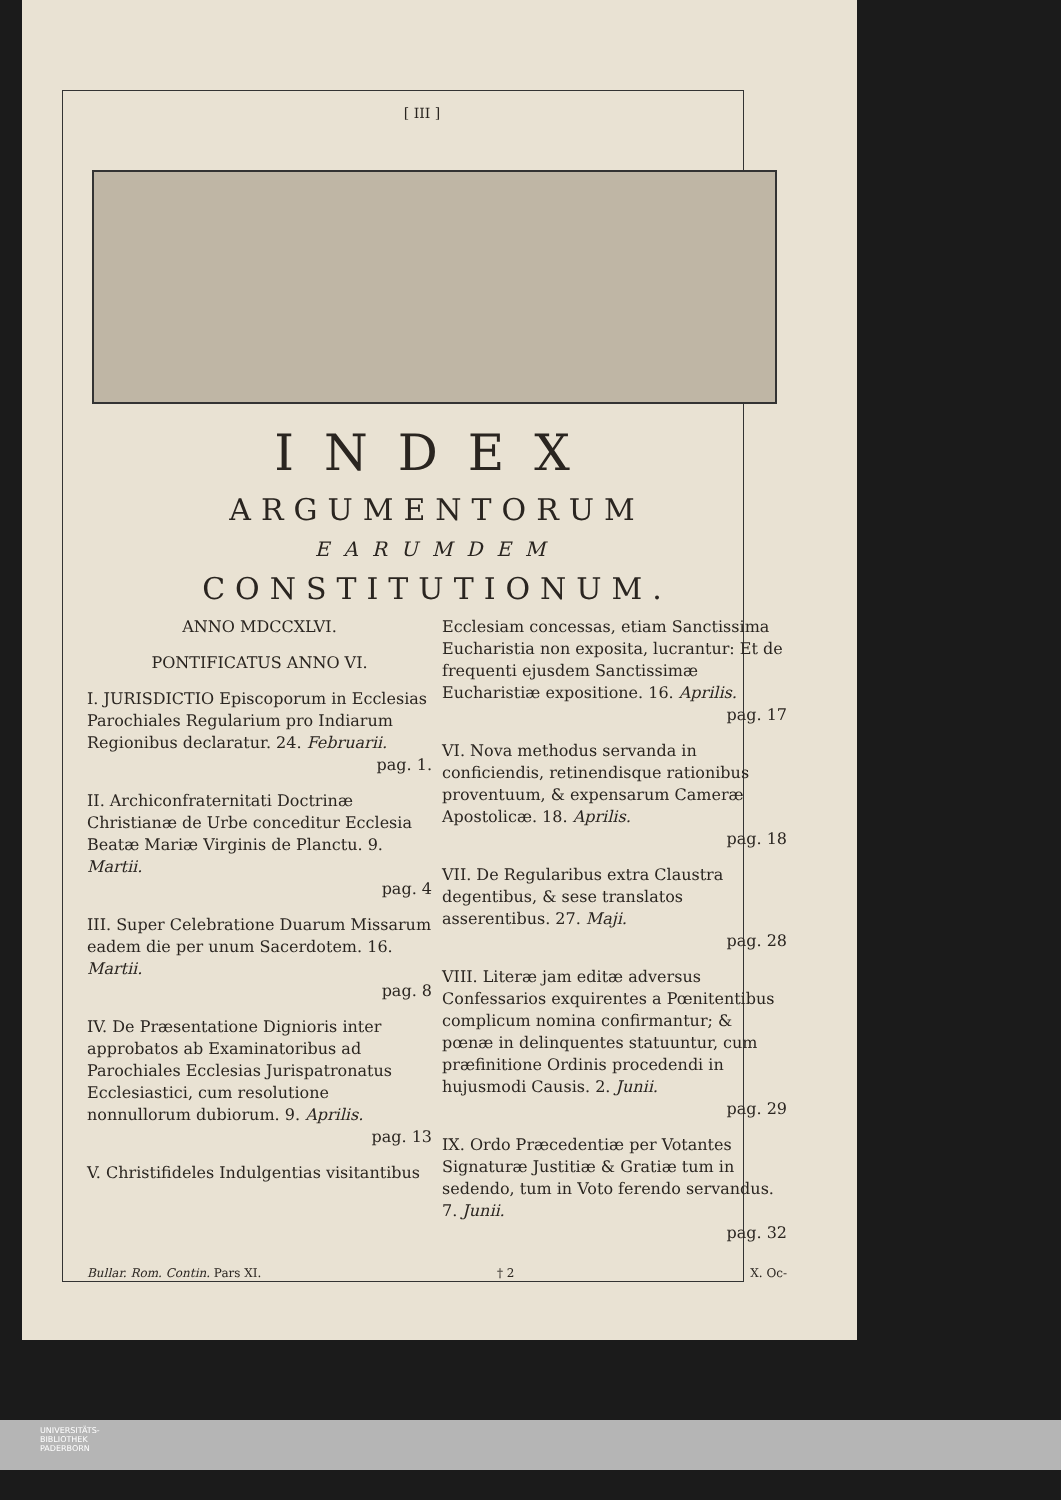[ III ]
INDEX
ARGUMENTORUM
EARUMDEM
CONSTITUTIONUM.
ANNO MDCCXLVI.
PONTIFICATUS ANNO VI.
I. JURISDICTIO Episcoporum in Ecclesias Parochiales Regularium pro Indiarum Regionibus declaratur. 24. Februarii.
pag. 1.
II. Archiconfraternitati Doctrinæ Christianæ de Urbe conceditur Ecclesia Beatæ Mariæ Virginis de Planctu. 9. Martii.
pag. 4
III. Super Celebratione Duarum Missarum eadem die per unum Sacerdotem. 16. Martii.
pag. 8
IV. De Præsentatione Dignioris inter approbatos ab Examinatoribus ad Parochiales Ecclesias Jurispatronatus Ecclesiastici, cum resolutione nonnullorum dubiorum. 9. Aprilis.
pag. 13
V. Christifideles Indulgentias visitantibus
Ecclesiam concessas, etiam Sanctissima Eucharistia non exposita, lucrantur: Et de frequenti ejusdem Sanctissimæ Eucharistiæ expositione. 16. Aprilis.
pag. 17
VI. Nova methodus servanda in conficiendis, retinendisque rationibus proventuum, & expensarum Cameræ Apostolicæ. 18. Aprilis.
pag. 18
VII. De Regularibus extra Claustra degentibus, & sese translatos asserentibus. 27. Maji.
pag. 28
VIII. Literæ jam editæ adversus Confessarios exquirentes a Pœnitentibus complicum nomina confirmantur; & pœnæ in delinquentes statuuntur, cum præfinitione Ordinis procedendi in hujusmodi Causis. 2. Junii.
pag. 29
IX. Ordo Præcedentiæ per Votantes Signaturæ Justitiæ & Gratiæ tum in sedendo, tum in Voto ferendo servandus. 7. Junii.
pag. 32
Bullar. Rom. Contin. Pars XI. † 2 X. Oc-
UNIVERSITÄTS-
BIBLIOTHEK
PADERBORN